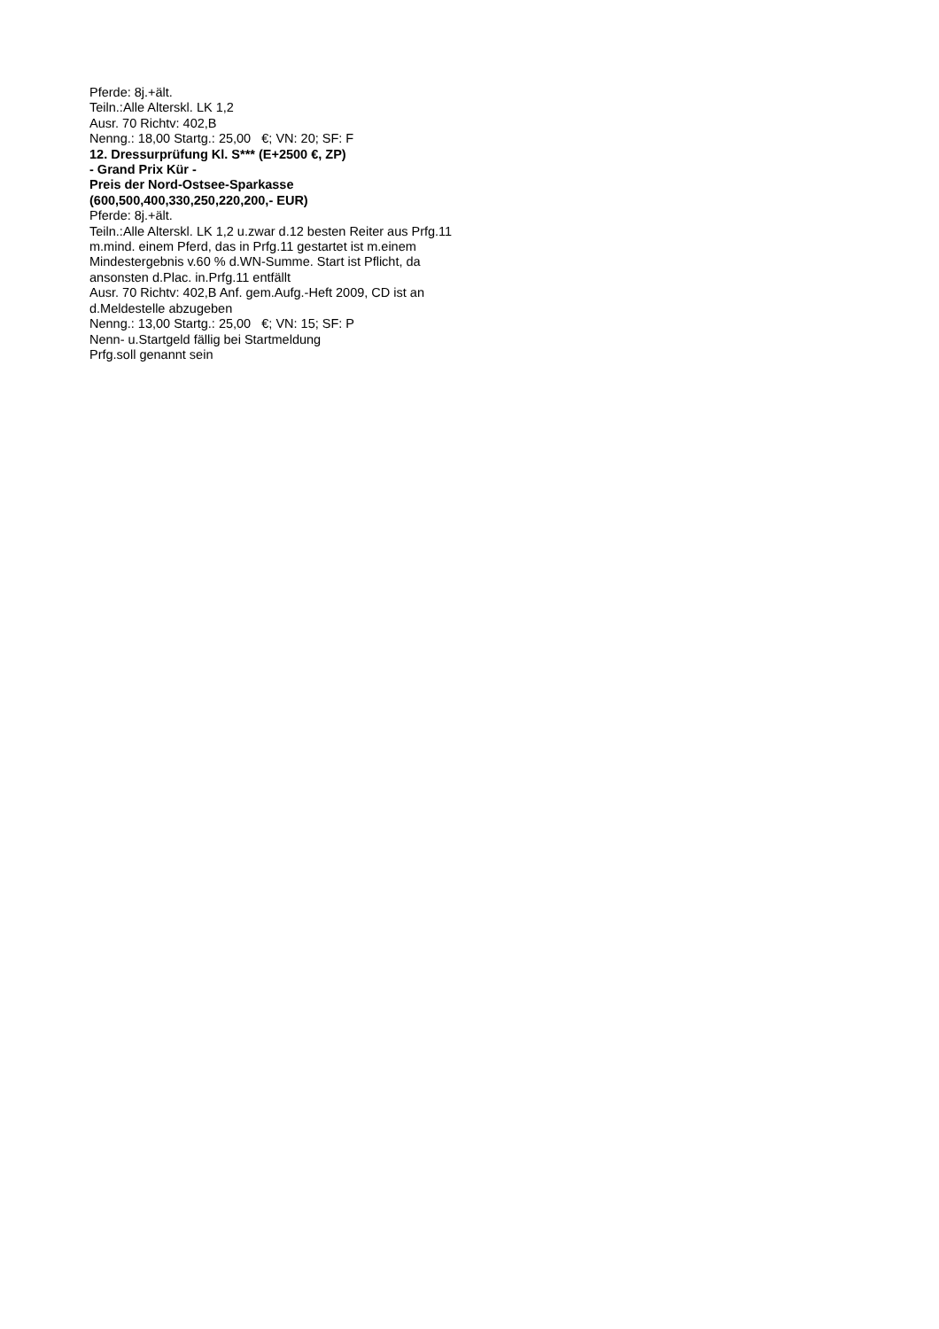Pferde: 8j.+ält.
Teiln.:Alle Alterskl. LK 1,2
Ausr. 70 Richtv: 402,B
Nenng.: 18,00 Startg.: 25,00 €; VN: 20; SF: F
12. Dressurprüfung Kl. S*** (E+2500 €, ZP)
- Grand Prix Kür -
Preis der Nord-Ostsee-Sparkasse
(600,500,400,330,250,220,200,- EUR)
Pferde: 8j.+ält.
Teiln.:Alle Alterskl. LK 1,2 u.zwar d.12 besten Reiter aus Prfg.11 m.mind. einem Pferd, das in Prfg.11 gestartet ist m.einem Mindestergebnis v.60 % d.WN-Summe. Start ist Pflicht, da ansonsten d.Plac. in.Prfg.11 entfällt
Ausr. 70 Richtv: 402,B Anf. gem.Aufg.-Heft 2009, CD ist an d.Meldestelle abzugeben
Nenng.: 13,00 Startg.: 25,00 €; VN: 15; SF: P
Nenn- u.Startgeld fällig bei Startmeldung
Prfg.soll genannt sein